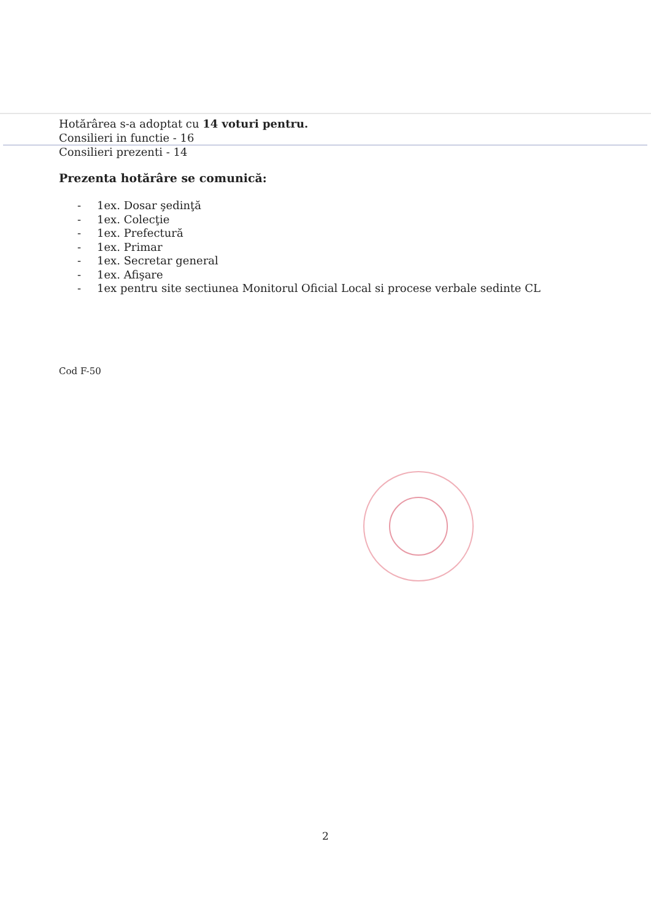Hotărârea s-a adoptat cu 14 voturi pentru.
Consilieri in functie - 16
Consilieri prezenti - 14
Prezenta hotărâre se comunică:
- 1ex. Dosar şedinţă
- 1ex. Colecţie
- 1ex. Prefectură
- 1ex. Primar
- 1ex. Secretar general
- 1ex. Afişare
- 1ex pentru site sectiunea Monitorul Oficial Local si procese verbale sedinte CL
Cod F-50
2